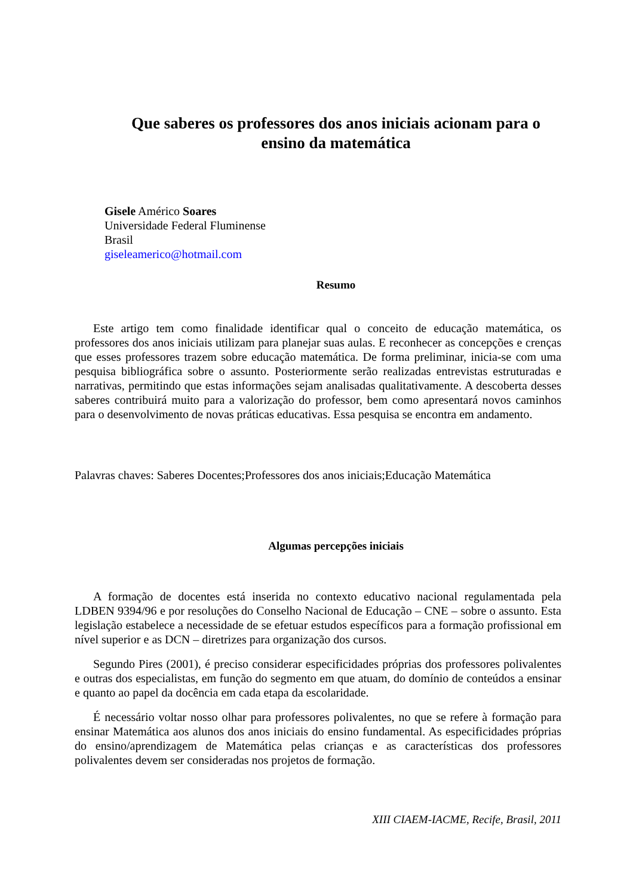Que saberes os professores dos anos iniciais acionam para o ensino da matemática
Gisele Américo Soares
Universidade Federal Fluminense
Brasil
giseleamerico@hotmail.com
Resumo
Este artigo tem como finalidade identificar qual o conceito de educação matemática, os professores dos anos iniciais utilizam para planejar suas aulas. E reconhecer as concepções e crenças que esses professores trazem sobre educação matemática. De forma preliminar, inicia-se com uma pesquisa bibliográfica sobre o assunto. Posteriormente serão realizadas entrevistas estruturadas e narrativas, permitindo que estas informações sejam analisadas qualitativamente. A descoberta desses saberes contribuirá muito para a valorização do professor, bem como apresentará novos caminhos para o desenvolvimento de novas práticas educativas. Essa pesquisa se encontra em andamento.
Palavras chaves: Saberes Docentes;Professores dos anos iniciais;Educação Matemática
Algumas percepções iniciais
A formação de docentes está inserida no contexto educativo nacional regulamentada pela LDBEN 9394/96 e por resoluções do Conselho Nacional de Educação – CNE – sobre o assunto. Esta legislação estabelece a necessidade de se efetuar estudos específicos para a formação profissional em nível superior e as DCN – diretrizes para organização dos cursos.
Segundo Pires (2001), é preciso considerar especificidades próprias dos professores polivalentes e outras dos especialistas, em função do segmento em que atuam, do domínio de conteúdos a ensinar e quanto ao papel da docência em cada etapa da escolaridade.
É necessário voltar nosso olhar para professores polivalentes, no que se refere à formação para ensinar Matemática aos alunos dos anos iniciais do ensino fundamental. As especificidades próprias do ensino/aprendizagem de Matemática pelas crianças e as características dos professores polivalentes devem ser consideradas nos projetos de formação.
XIII CIAEM-IACME, Recife, Brasil, 2011